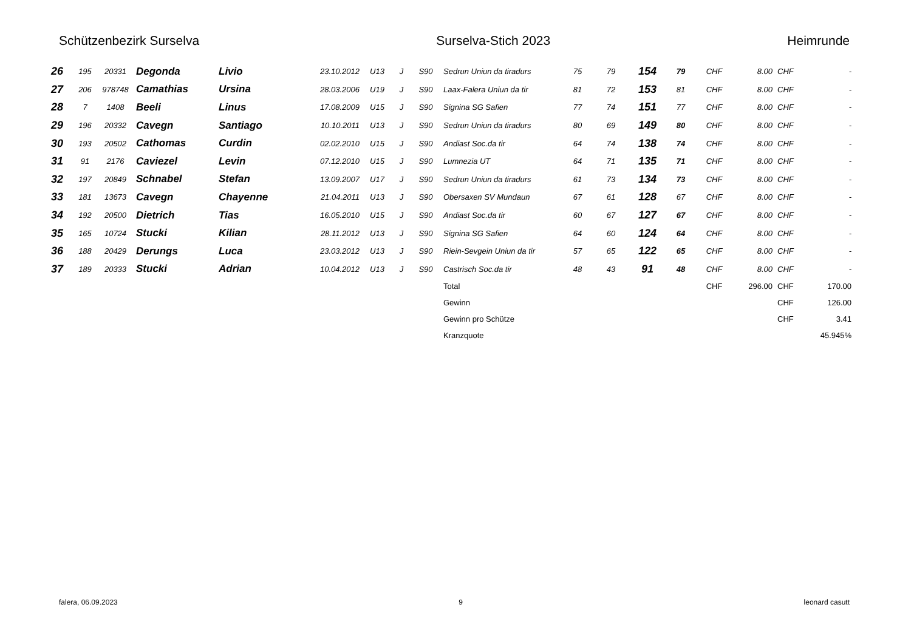Schützenbezirk Surselva Surselva-Stich 2023 Heimrunde
| 26 | 195 | 20331 | Degonda | Livio | 23.10.2012 | U13 | J | S90 | Sedrun Uniun da tiradurs | 75 | 79 | 154 | 79 | CHF | 8.00 | CHF | - |
| 27 | 206 | 978748 | Camathias | Ursina | 28.03.2006 | U19 | J | S90 | Laax-Falera Uniun da tir | 81 | 72 | 153 | 81 | CHF | 8.00 | CHF | - |
| 28 | 7 | 1408 | Beeli | Linus | 17.08.2009 | U15 | J | S90 | Signina SG Safien | 77 | 74 | 151 | 77 | CHF | 8.00 | CHF | - |
| 29 | 196 | 20332 | Cavegn | Santiago | 10.10.2011 | U13 | J | S90 | Sedrun Uniun da tiradurs | 80 | 69 | 149 | 80 | CHF | 8.00 | CHF | - |
| 30 | 193 | 20502 | Cathomas | Curdin | 02.02.2010 | U15 | J | S90 | Andiast Soc.da tir | 64 | 74 | 138 | 74 | CHF | 8.00 | CHF | - |
| 31 | 91 | 2176 | Caviezel | Levin | 07.12.2010 | U15 | J | S90 | Lumnezia UT | 64 | 71 | 135 | 71 | CHF | 8.00 | CHF | - |
| 32 | 197 | 20849 | Schnabel | Stefan | 13.09.2007 | U17 | J | S90 | Sedrun Uniun da tiradurs | 61 | 73 | 134 | 73 | CHF | 8.00 | CHF | - |
| 33 | 181 | 13673 | Cavegn | Chayenne | 21.04.2011 | U13 | J | S90 | Obersaxen SV Mundaun | 67 | 61 | 128 | 67 | CHF | 8.00 | CHF | - |
| 34 | 192 | 20500 | Dietrich | Tias | 16.05.2010 | U15 | J | S90 | Andiast Soc.da tir | 60 | 67 | 127 | 67 | CHF | 8.00 | CHF | - |
| 35 | 165 | 10724 | Stucki | Kilian | 28.11.2012 | U13 | J | S90 | Signina SG Safien | 64 | 60 | 124 | 64 | CHF | 8.00 | CHF | - |
| 36 | 188 | 20429 | Derungs | Luca | 23.03.2012 | U13 | J | S90 | Riein-Sevgein Uniun da tir | 57 | 65 | 122 | 65 | CHF | 8.00 | CHF | - |
| 37 | 189 | 20333 | Stucki | Adrian | 10.04.2012 | U13 | J | S90 | Castrisch Soc.da tir | 48 | 43 | 91 | 48 | CHF | 8.00 | CHF | - |
| | | | | | | | | | Total | | | | | CHF | 296.00 | CHF | 170.00 |
| | | | | | | | | | Gewinn | | | | | | | CHF | 126.00 |
| | | | | | | | | | Gewinn pro Schütze | | | | | | | CHF | 3.41 |
| | | | | | | | | | Kranzquote | | | | | | | | 45.945% |
falera, 06.09.2023 9 leonard casutt